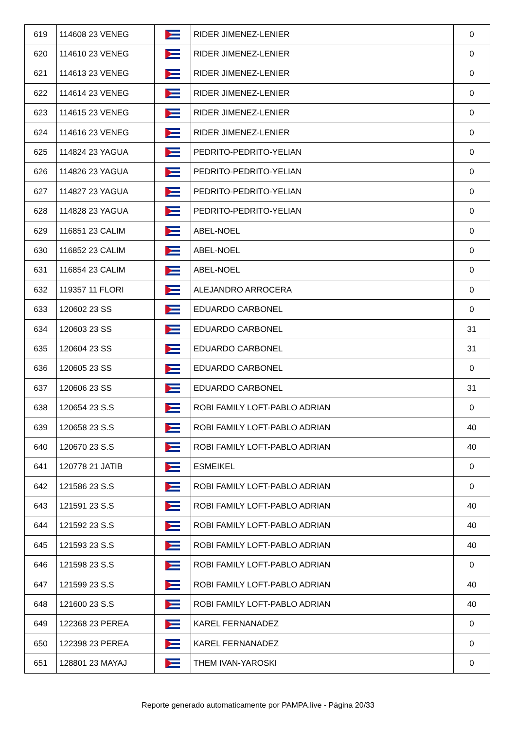| 619 | 114608 23 VENEG | | RIDER JIMENEZ-LENIER | 0 |
| 620 | 114610 23 VENEG | | RIDER JIMENEZ-LENIER | 0 |
| 621 | 114613 23 VENEG | | RIDER JIMENEZ-LENIER | 0 |
| 622 | 114614 23 VENEG | | RIDER JIMENEZ-LENIER | 0 |
| 623 | 114615 23 VENEG | | RIDER JIMENEZ-LENIER | 0 |
| 624 | 114616 23 VENEG | | RIDER JIMENEZ-LENIER | 0 |
| 625 | 114824 23 YAGUA | | PEDRITO-PEDRITO-YELIAN | 0 |
| 626 | 114826 23 YAGUA | | PEDRITO-PEDRITO-YELIAN | 0 |
| 627 | 114827 23 YAGUA | | PEDRITO-PEDRITO-YELIAN | 0 |
| 628 | 114828 23 YAGUA | | PEDRITO-PEDRITO-YELIAN | 0 |
| 629 | 116851 23 CALIM | | ABEL-NOEL | 0 |
| 630 | 116852 23 CALIM | | ABEL-NOEL | 0 |
| 631 | 116854 23 CALIM | | ABEL-NOEL | 0 |
| 632 | 119357 11 FLORI | | ALEJANDRO ARROCERA | 0 |
| 633 | 120602 23 SS | | EDUARDO CARBONEL | 0 |
| 634 | 120603 23 SS | | EDUARDO CARBONEL | 31 |
| 635 | 120604 23 SS | | EDUARDO CARBONEL | 31 |
| 636 | 120605 23 SS | | EDUARDO CARBONEL | 0 |
| 637 | 120606 23 SS | | EDUARDO CARBONEL | 31 |
| 638 | 120654 23 S.S | | ROBI FAMILY LOFT-PABLO ADRIAN | 0 |
| 639 | 120658 23 S.S | | ROBI FAMILY LOFT-PABLO ADRIAN | 40 |
| 640 | 120670 23 S.S | | ROBI FAMILY LOFT-PABLO ADRIAN | 40 |
| 641 | 120778 21 JATIB | | ESMEIKEL | 0 |
| 642 | 121586 23 S.S | | ROBI FAMILY LOFT-PABLO ADRIAN | 0 |
| 643 | 121591 23 S.S | | ROBI FAMILY LOFT-PABLO ADRIAN | 40 |
| 644 | 121592 23 S.S | | ROBI FAMILY LOFT-PABLO ADRIAN | 40 |
| 645 | 121593 23 S.S | | ROBI FAMILY LOFT-PABLO ADRIAN | 40 |
| 646 | 121598 23 S.S | | ROBI FAMILY LOFT-PABLO ADRIAN | 0 |
| 647 | 121599 23 S.S | | ROBI FAMILY LOFT-PABLO ADRIAN | 40 |
| 648 | 121600 23 S.S | | ROBI FAMILY LOFT-PABLO ADRIAN | 40 |
| 649 | 122368 23 PEREA | | KAREL FERNANADEZ | 0 |
| 650 | 122398 23 PEREA | | KAREL FERNANADEZ | 0 |
| 651 | 128801 23 MAYAJ | | THEM IVAN-YAROSKI | 0 |
Reporte generado automaticamente por PAMPA.live - Página 20/33